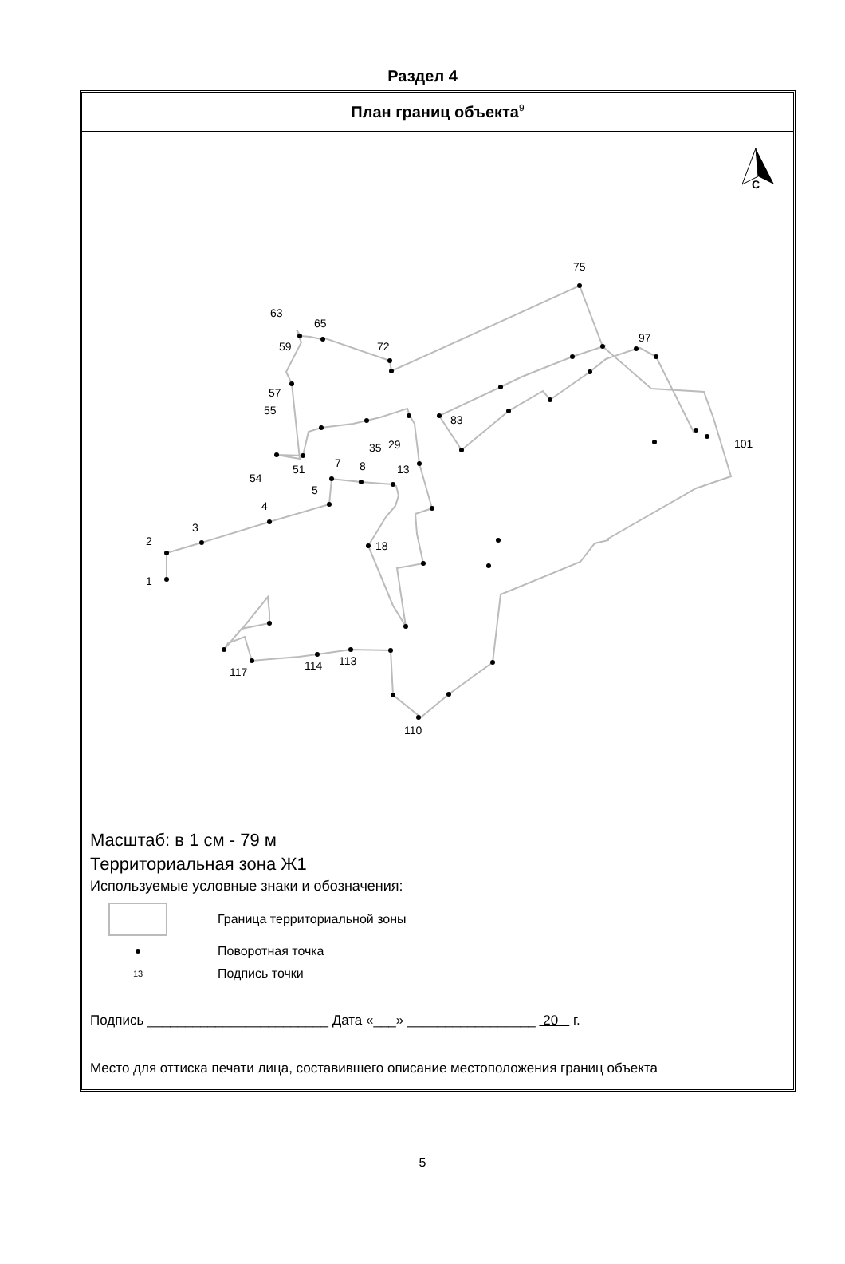Раздел 4
План границ объекта<sup>9</sup>
С
1
2
3
4
5
7
8
13
18
29
35
51
54
55
57
59
63
65
72
75
83
97
101
110
113
114
117
Масштаб: в 1 см - 79 м
Территориальная зона Ж1
Используемые условные знаки и обозначения:
Граница территориальной зоны
Поворотная точка
13
Подпись точки
Подпись ________________________ Дата «___» _________________ 20 г.
Место для оттиска печати лица, составившего описание местоположения границ объекта
5